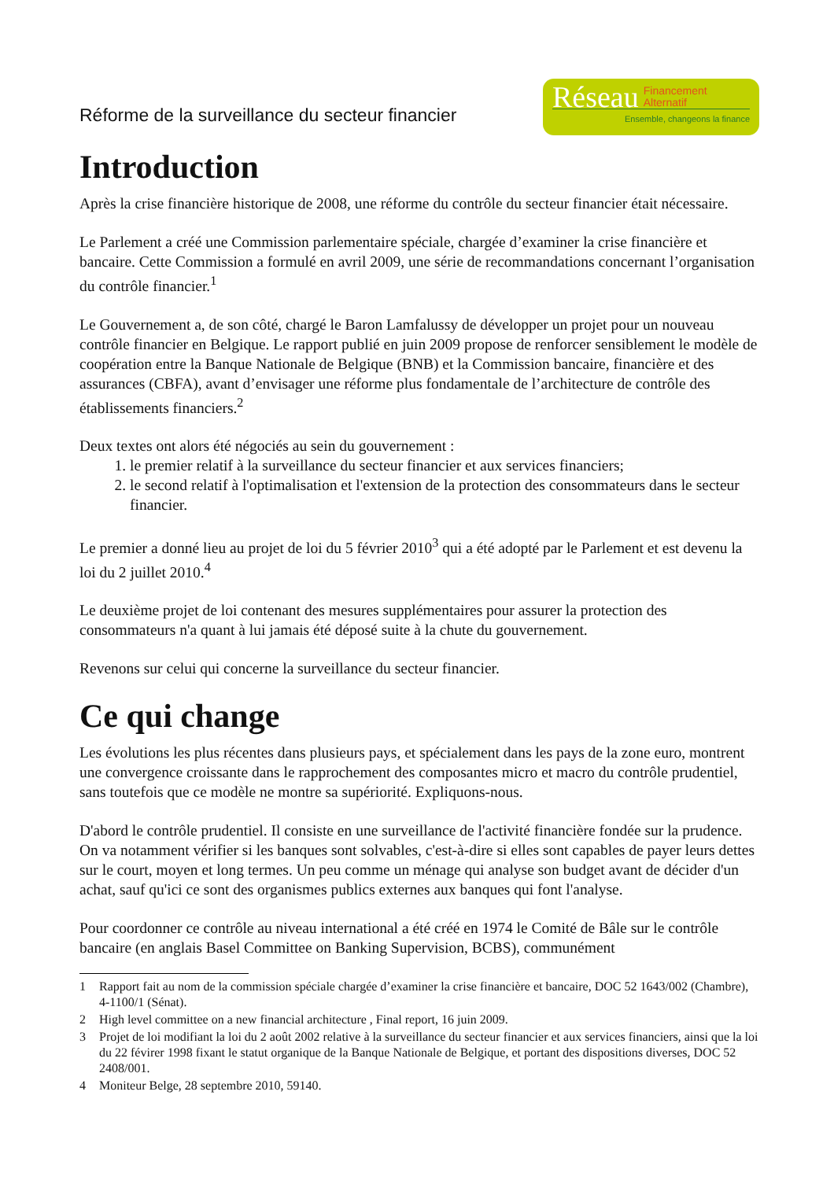Réforme de la surveillance du secteur financier
Réseau Financement
Alternatif
Ensemble, changeons la finance
Introduction
Après la crise financière historique de 2008, une réforme du contrôle du secteur financier était nécessaire.
Le Parlement a créé une Commission parlementaire spéciale, chargée d’examiner la crise financière et bancaire. Cette Commission a formulé en avril 2009, une série de recommandations concernant l’organisation du contrôle financier.<sup>1</sup>
Le Gouvernement a, de son côté, chargé le Baron Lamfalussy de développer un projet pour un nouveau contrôle financier en Belgique. Le rapport publié en juin 2009 propose de renforcer sensiblement le modèle de coopération entre la Banque Nationale de Belgique (BNB) et la Commission bancaire, financière et des assurances (CBFA), avant d’envisager une réforme plus fondamentale de l’architecture de contrôle des établissements financiers.<sup>2</sup>
Deux textes ont alors été négociés au sein du gouvernement :
1. le premier relatif à la surveillance du secteur financier et aux services financiers;
2. le second relatif à l'optimalisation et l'extension de la protection des consommateurs dans le secteur financier.
Le premier a donné lieu au projet de loi du 5 février 2010<sup>3</sup> qui a été adopté par le Parlement et est devenu la loi du 2 juillet 2010.<sup>4</sup>
Le deuxième projet de loi contenant des mesures supplémentaires pour assurer la protection des consommateurs n'a quant à lui jamais été déposé suite à la chute du gouvernement.
Revenons sur celui qui concerne la surveillance du secteur financier.
Ce qui change
Les évolutions les plus récentes dans plusieurs pays, et spécialement dans les pays de la zone euro, montrent une convergence croissante dans le rapprochement des composantes micro et macro du contrôle prudentiel, sans toutefois que ce modèle ne montre sa supériorité. Expliquons-nous.
D'abord le contrôle prudentiel. Il consiste en une surveillance de l'activité financière fondée sur la prudence. On va notamment vérifier si les banques sont solvables, c'est-à-dire si elles sont capables de payer leurs dettes sur le court, moyen et long termes. Un peu comme un ménage qui analyse son budget avant de décider d'un achat, sauf qu'ici ce sont des organismes publics externes aux banques qui font l'analyse.
Pour coordonner ce contrôle au niveau international a été créé en 1974 le Comité de Bâle sur le contrôle bancaire (en anglais Basel Committee on Banking Supervision, BCBS), communément
1 Rapport fait au nom de la commission spéciale chargée d’examiner la crise financière et bancaire, DOC 52 1643/002 (Chambre), 4-1100/1 (Sénat).
2 High level committee on a new financial architecture , Final report, 16 juin 2009.
3 Projet de loi modifiant la loi du 2 août 2002 relative à la surveillance du secteur financier et aux services financiers, ainsi que la loi du 22 févirer 1998 fixant le statut organique de la Banque Nationale de Belgique, et portant des dispositions diverses, DOC 52 2408/001.
4 Moniteur Belge, 28 septembre 2010, 59140.